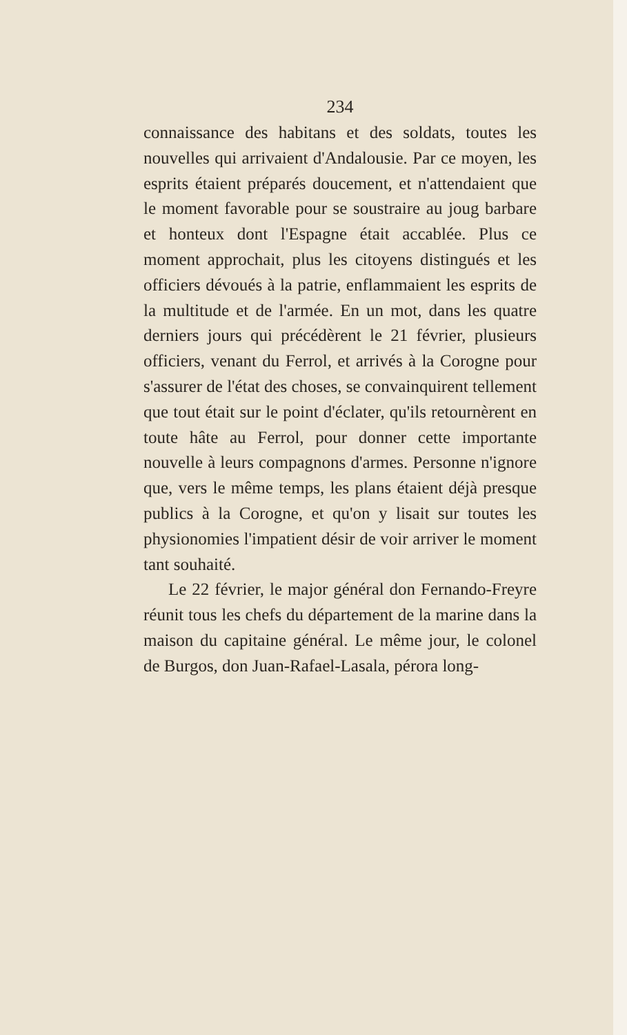234
connaissance des habitans et des soldats, toutes les nouvelles qui arrivaient d'Andalousie. Par ce moyen, les esprits étaient préparés doucement, et n'attendaient que le moment favorable pour se soustraire au joug barbare et honteux dont l'Espagne était accablée. Plus ce moment approchait, plus les citoyens distingués et les officiers dévoués à la patrie, enflammaient les esprits de la multitude et de l'armée. En un mot, dans les quatre derniers jours qui précédèrent le 21 février, plusieurs officiers, venant du Ferrol, et arrivés à la Corogne pour s'assurer de l'état des choses, se convainquirent tellement que tout était sur le point d'éclater, qu'ils retournèrent en toute hâte au Ferrol, pour donner cette importante nouvelle à leurs compagnons d'armes. Personne n'ignore que, vers le même temps, les plans étaient déjà presque publics à la Corogne, et qu'on y lisait sur toutes les physionomies l'impatient désir de voir arriver le moment tant souhaité.
Le 22 février, le major général don Fernando-Freyre réunit tous les chefs du département de la marine dans la maison du capitaine général. Le même jour, le colonel de Burgos, don Juan-Rafael-Lasala, pérora long-